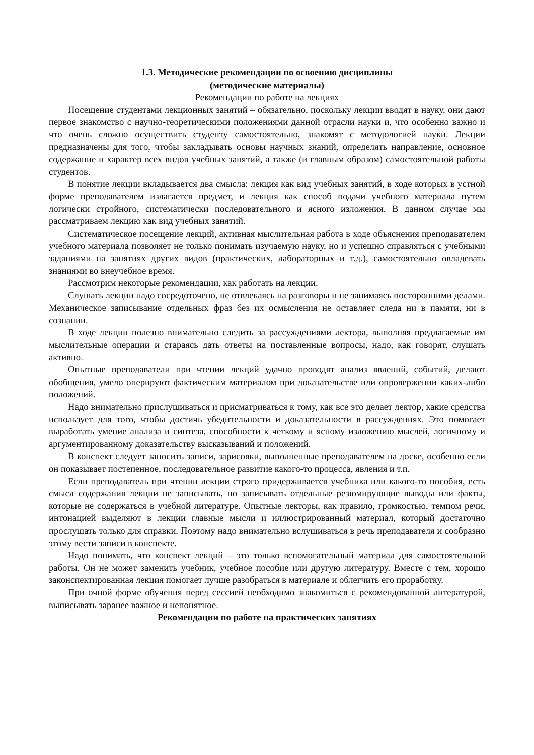1.3. Методические рекомендации по освоению дисциплины
(методические материалы)
Рекомендации по работе на лекциях
Посещение студентами лекционных занятий – обязательно, поскольку лекции вводят в науку, они дают первое знакомство с научно-теоретическими положениями данной отрасли науки и, что особенно важно и что очень сложно осуществить студенту самостоятельно, знакомят с методологией науки. Лекции предназначены для того, чтобы закладывать основы научных знаний, определять направление, основное содержание и характер всех видов учебных занятий, а также (и главным образом) самостоятельной работы студентов.
В понятие лекции вкладывается два смысла: лекция как вид учебных занятий, в ходе которых в устной форме преподавателем излагается предмет, и лекция как способ подачи учебного материала путем логически стройного, систематически последовательного и ясного изложения. В данном случае мы рассматриваем лекцию как вид учебных занятий.
Систематическое посещение лекций, активная мыслительная работа в ходе объяснения преподавателем учебного материала позволяет не только понимать изучаемую науку, но и успешно справляться с учебными заданиями на занятиях других видов (практических, лабораторных и т.д.), самостоятельно овладевать знаниями во внеучебное время.
Рассмотрим некоторые рекомендации, как работать на лекции.
Слушать лекции надо сосредоточено, не отвлекаясь на разговоры и не занимаясь посторонними делами. Механическое записывание отдельных фраз без их осмысления не оставляет следа ни в памяти, ни в сознании.
В ходе лекции полезно внимательно следить за рассуждениями лектора, выполняя предлагаемые им мыслительные операции и стараясь дать ответы на поставленные вопросы, надо, как говорят, слушать активно.
Опытные преподаватели при чтении лекций удачно проводят анализ явлений, событий, делают обобщения, умело оперируют фактическим материалом при доказательстве или опровержении каких-либо положений.
Надо внимательно прислушиваться и присматриваться к тому, как все это делает лектор, какие средства использует для того, чтобы достичь убедительности и доказательности в рассуждениях. Это помогает выработать умение анализа и синтеза, способности к четкому и ясному изложению мыслей, логичному и аргументированному доказательству высказываний и положений.
В конспект следует заносить записи, зарисовки, выполненные преподавателем на доске, особенно если он показывает постепенное, последовательное развитие какого-то процесса, явления и т.п.
Если преподаватель при чтении лекции строго придерживается учебника или какого-то пособия, есть смысл содержания лекции не записывать, но записывать отдельные резюмирующие выводы или факты, которые не содержаться в учебной литературе. Опытные лекторы, как правило, громкостью, темпом речи, интонацией выделяют в лекции главные мысли и иллюстрированный материал, который достаточно прослушать только для справки. Поэтому надо внимательно вслушиваться в речь преподавателя и сообразно этому вести записи в конспекте.
Надо понимать, что конспект лекций – это только вспомогательный материал для самостоятельной работы. Он не может заменить учебник, учебное пособие или другую литературу. Вместе с тем, хорошо законспектированная лекция помогает лучше разобраться в материале и облегчить его проработку.
При очной форме обучения перед сессией необходимо знакомиться с рекомендованной литературой, выписывать заранее важное и непонятное.
Рекомендации по работе на практических занятиях